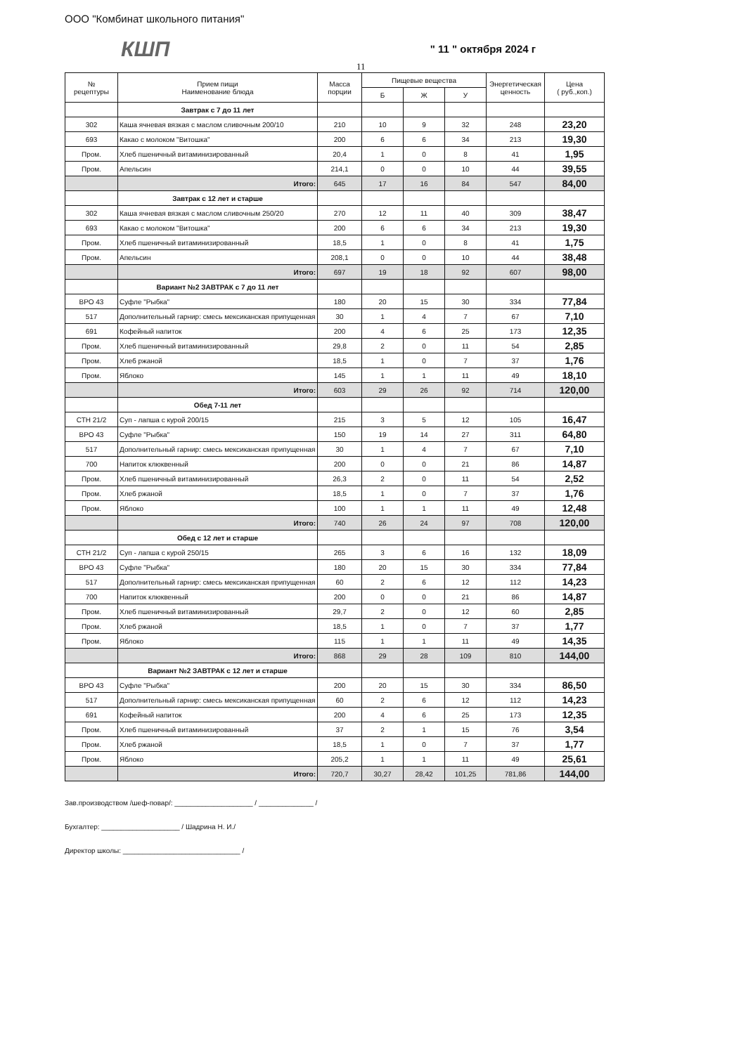ООО "Комбинат школьного питания"
КШП " 11 " октября 2024 г
11
| № рецептуры | Прием пищи Наименование блюда | Масса порции | Пищевые вещества | | | Энергетическая ценность | Цена ( руб.,коп.) |
| --- | --- | --- | --- | --- | --- | --- | --- |
| | | | Б | Ж | У | | |
| | Завтрак с 7 до 11 лет | | | | | | |
| 302 | Каша ячневая вязкая с маслом сливочным 200/10 | 210 | 10 | 9 | 32 | 248 | 23,20 |
| 693 | Какао с молоком "Витошка" | 200 | 6 | 6 | 34 | 213 | 19,30 |
| Пром. | Хлеб пшеничный витаминизированный | 20,4 | 1 | 0 | 8 | 41 | 1,95 |
| Пром. | Апельсин | 214,1 | 0 | 0 | 10 | 44 | 39,55 |
| | Итого: | 645 | 17 | 16 | 84 | 547 | 84,00 |
| | Завтрак с 12 лет и старше | | | | | | |
| 302 | Каша ячневая вязкая с маслом сливочным 250/20 | 270 | 12 | 11 | 40 | 309 | 38,47 |
| 693 | Какао с молоком "Витошка" | 200 | 6 | 6 | 34 | 213 | 19,30 |
| Пром. | Хлеб пшеничный витаминизированный | 18,5 | 1 | 0 | 8 | 41 | 1,75 |
| Пром. | Апельсин | 208,1 | 0 | 0 | 10 | 44 | 38,48 |
| | Итого: | 697 | 19 | 18 | 92 | 607 | 98,00 |
| | Вариант №2 ЗАВТРАК с 7 до 11 лет | | | | | | |
| ВРО 43 | Суфле "Рыбка" | 180 | 20 | 15 | 30 | 334 | 77,84 |
| 517 | Дополнительный гарнир: смесь мексиканская припущенная | 30 | 1 | 4 | 7 | 67 | 7,10 |
| 691 | Кофейный напиток | 200 | 4 | 6 | 25 | 173 | 12,35 |
| Пром. | Хлеб пшеничный витаминизированный | 29,8 | 2 | 0 | 11 | 54 | 2,85 |
| Пром. | Хлеб ржаной | 18,5 | 1 | 0 | 7 | 37 | 1,76 |
| Пром. | Яблоко | 145 | 1 | 1 | 11 | 49 | 18,10 |
| | Итого: | 603 | 29 | 26 | 92 | 714 | 120,00 |
| | Обед 7-11 лет | | | | | | |
| СТН 21/2 | Суп - лапша с курой 200/15 | 215 | 3 | 5 | 12 | 105 | 16,47 |
| ВРО 43 | Суфле "Рыбка" | 150 | 19 | 14 | 27 | 311 | 64,80 |
| 517 | Дополнительный гарнир: смесь мексиканская припущенная | 30 | 1 | 4 | 7 | 67 | 7,10 |
| 700 | Напиток клюквенный | 200 | 0 | 0 | 21 | 86 | 14,87 |
| Пром. | Хлеб пшеничный витаминизированный | 26,3 | 2 | 0 | 11 | 54 | 2,52 |
| Пром. | Хлеб ржаной | 18,5 | 1 | 0 | 7 | 37 | 1,76 |
| Пром. | Яблоко | 100 | 1 | 1 | 11 | 49 | 12,48 |
| | Итого: | 740 | 26 | 24 | 97 | 708 | 120,00 |
| | Обед с 12 лет и старше | | | | | | |
| СТН 21/2 | Суп - лапша с курой 250/15 | 265 | 3 | 6 | 16 | 132 | 18,09 |
| ВРО 43 | Суфле "Рыбка" | 180 | 20 | 15 | 30 | 334 | 77,84 |
| 517 | Дополнительный гарнир: смесь мексиканская припущенная | 60 | 2 | 6 | 12 | 112 | 14,23 |
| 700 | Напиток клюквенный | 200 | 0 | 0 | 21 | 86 | 14,87 |
| Пром. | Хлеб пшеничный витаминизированный | 29,7 | 2 | 0 | 12 | 60 | 2,85 |
| Пром. | Хлеб ржаной | 18,5 | 1 | 0 | 7 | 37 | 1,77 |
| Пром. | Яблоко | 115 | 1 | 1 | 11 | 49 | 14,35 |
| | Итого: | 868 | 29 | 28 | 109 | 810 | 144,00 |
| | Вариант №2 ЗАВТРАК с 12 лет и старше | | | | | | |
| ВРО 43 | Суфле "Рыбка" | 200 | 20 | 15 | 30 | 334 | 86,50 |
| 517 | Дополнительный гарнир: смесь мексиканская припущенная | 60 | 2 | 6 | 12 | 112 | 14,23 |
| 691 | Кофейный напиток | 200 | 4 | 6 | 25 | 173 | 12,35 |
| Пром. | Хлеб пшеничный витаминизированный | 37 | 2 | 1 | 15 | 76 | 3,54 |
| Пром. | Хлеб ржаной | 18,5 | 1 | 0 | 7 | 37 | 1,77 |
| Пром. | Яблоко | 205,2 | 1 | 1 | 11 | 49 | 25,61 |
| | Итого: | 720,7 | 30,27 | 28,42 | 101,25 | 781,86 | 144,00 |
Зав.производством /шеф-повар/: ____________________ / ______________ /
Бухгалтер: ____________________ / Шадрина Н. И./
Директор школы: ______________________________ /